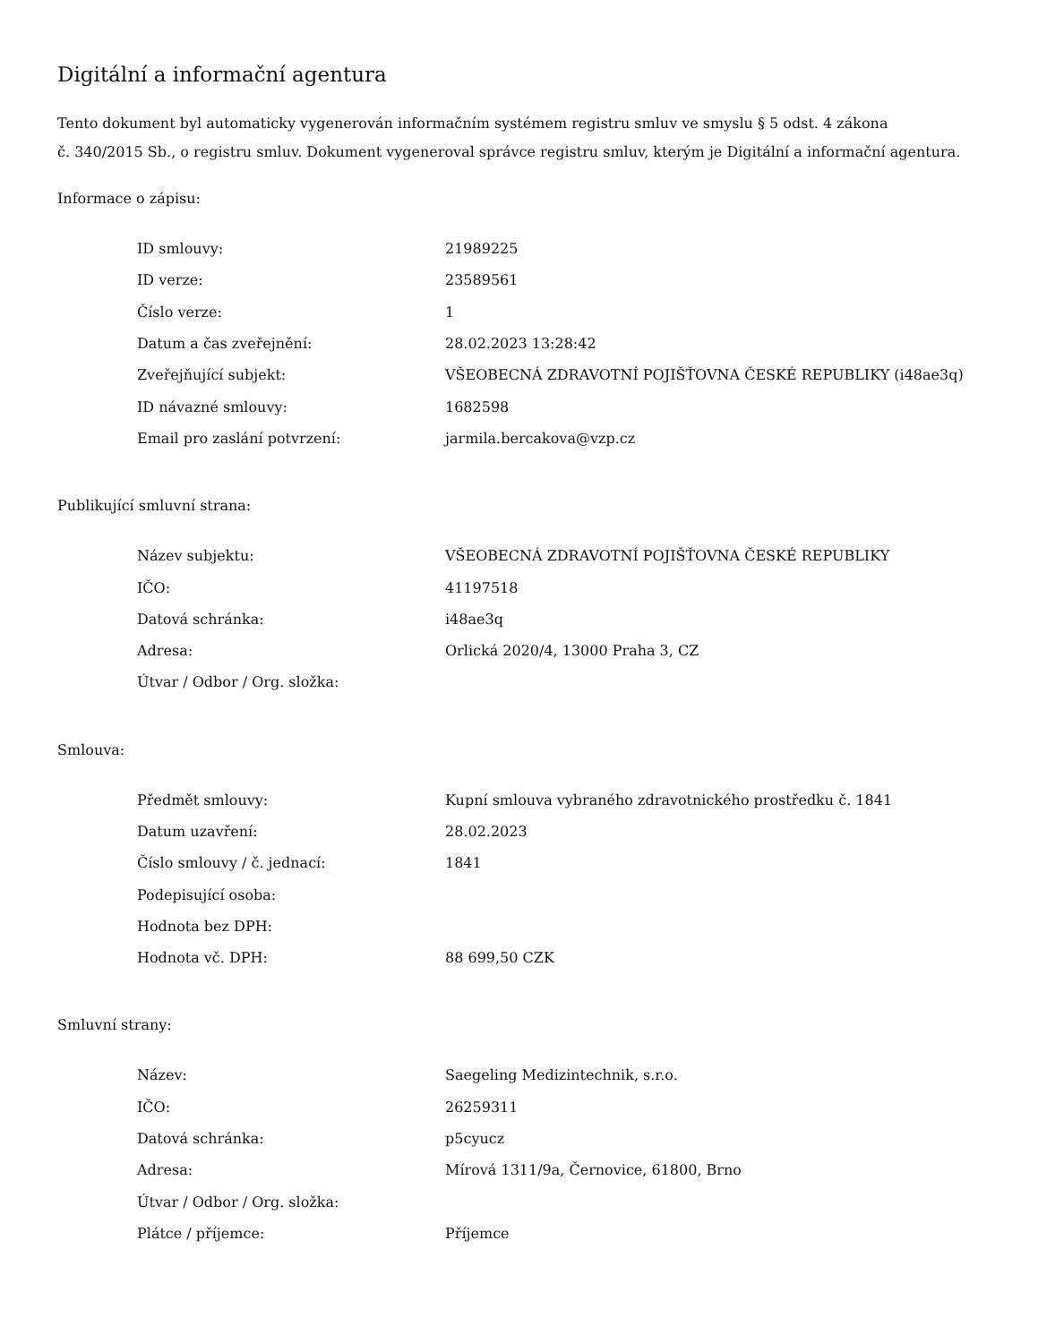Digitální a informační agentura
Tento dokument byl automaticky vygenerován informačním systémem registru smluv ve smyslu § 5 odst. 4 zákona
č. 340/2015 Sb., o registru smluv. Dokument vygeneroval správce registru smluv, kterým je Digitální a informační agentura.
Informace o zápisu:
| ID smlouvy: | 21989225 |
| ID verze: | 23589561 |
| Číslo verze: | 1 |
| Datum a čas zveřejnění: | 28.02.2023 13:28:42 |
| Zveřejňující subjekt: | VŠEOBECNÁ ZDRAVOTNÍ POJIŠŤOVNA ČESKÉ REPUBLIKY (i48ae3q) |
| ID návazné smlouvy: | 1682598 |
| Email pro zaslání potvrzení: | jarmila.bercakova@vzp.cz |
Publikující smluvní strana:
| Název subjektu: | VŠEOBECNÁ ZDRAVOTNÍ POJIŠŤOVNA ČESKÉ REPUBLIKY |
| IČO: | 41197518 |
| Datová schránka: | i48ae3q |
| Adresa: | Orlická 2020/4, 13000 Praha 3, CZ |
| Útvar / Odbor / Org. složka: | |
Smlouva:
| Předmět smlouvy: | Kupní smlouva vybraného zdravotnického prostředku č. 1841 |
| Datum uzavření: | 28.02.2023 |
| Číslo smlouvy / č. jednací: | 1841 |
| Podepisující osoba: | |
| Hodnota bez DPH: | |
| Hodnota vč. DPH: | 88 699,50 CZK |
Smluvní strany:
| Název: | Saegeling Medizintechnik, s.r.o. |
| IČO: | 26259311 |
| Datová schránka: | p5cyucz |
| Adresa: | Mírová 1311/9a, Černovice, 61800, Brno |
| Útvar / Odbor / Org. složka: | |
| Plátce / příjemce: | Příjemce |